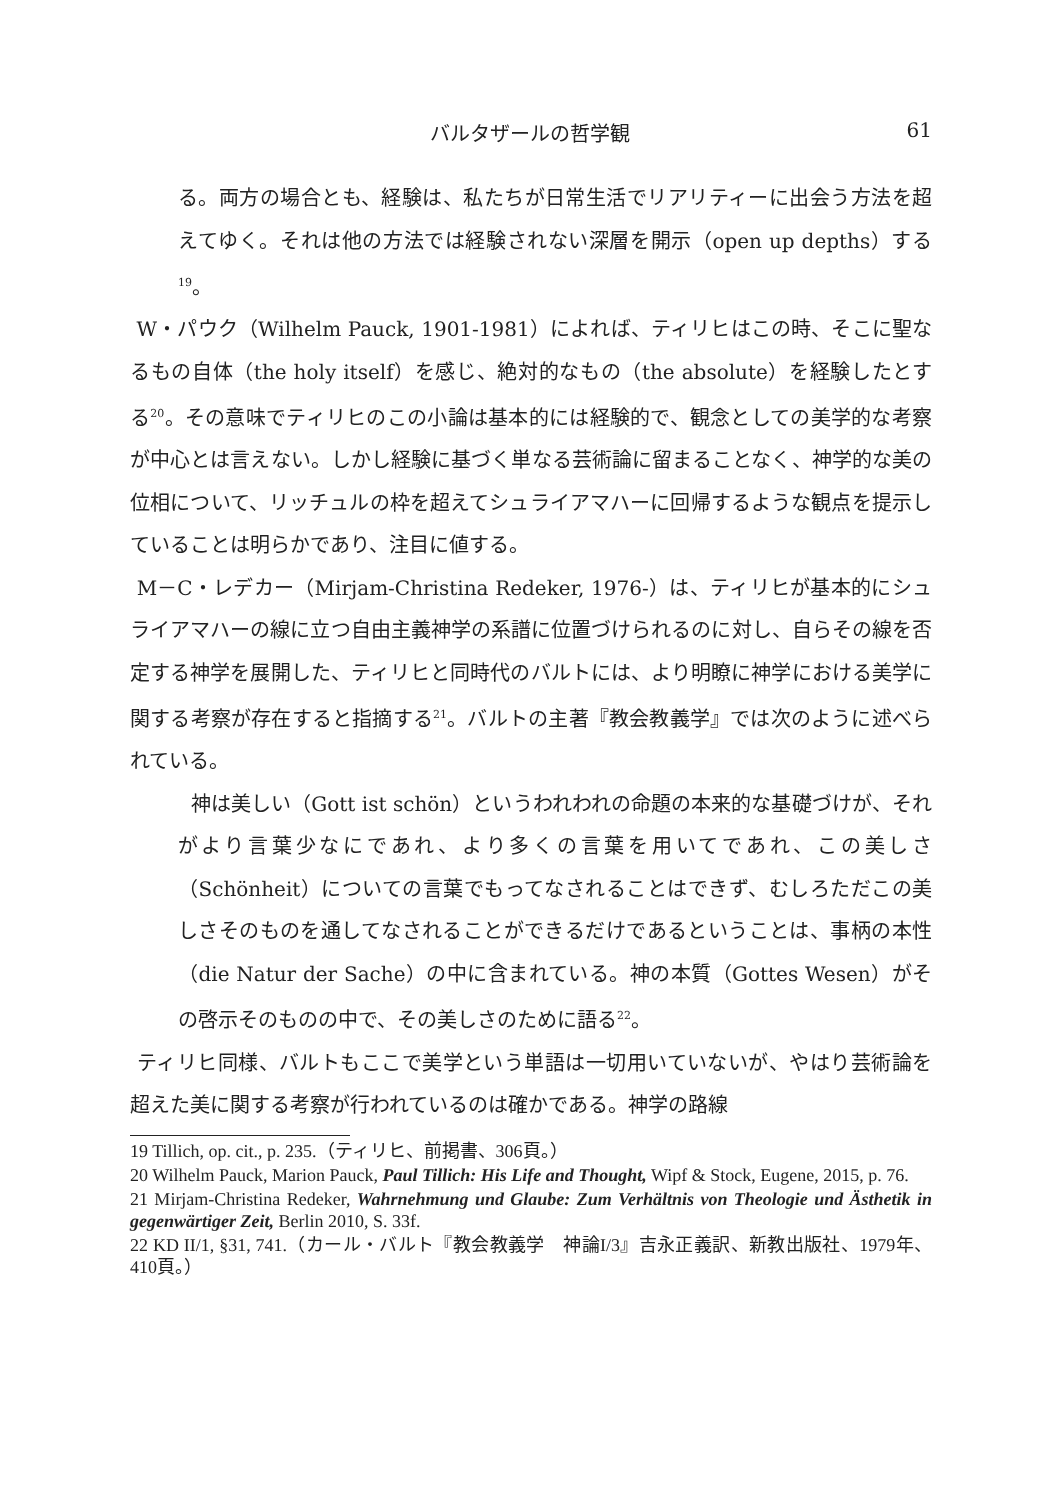バルタザールの哲学観 61
る。両方の場合とも、経験は、私たちが日常生活でリアリティーに出会う方法を超えてゆく。それは他の方法では経験されない深層を開示（open up depths）する<sup>19</sup>。
W・パウク（Wilhelm Pauck, 1901-1981）によれば、ティリヒはこの時、そこに聖なるもの自体（the holy itself）を感じ、絶対的なもの（the absolute）を経験したとする<sup>20</sup>。その意味でティリヒのこの小論は基本的には経験的で、観念としての美学的な考察が中心とは言えない。しかし経験に基づく単なる芸術論に留まることなく、神学的な美の位相について、リッチュルの枠を超えてシュライアマハーに回帰するような観点を提示していることは明らかであり、注目に値する。
M－C・レデカー（Mirjam-Christina Redeker, 1976-）は、ティリヒが基本的にシュライアマハーの線に立つ自由主義神学の系譜に位置づけられるのに対し、自らその線を否定する神学を展開した、ティリヒと同時代のバルトには、より明瞭に神学における美学に関する考察が存在すると指摘する<sup>21</sup>。バルトの主著『教会教義学』では次のように述べられている。
神は美しい（Gott ist schön）というわれわれの命題の本来的な基礎づけが、それがより言葉少なにであれ、より多くの言葉を用いてであれ、この美しさ（Schönheit）についての言葉でもってなされることはできず、むしろただこの美しさそのものを通してなされることができるだけであるということは、事柄の本性（die Natur der Sache）の中に含まれている。神の本質（Gottes Wesen）がその啓示そのものの中で、その美しさのために語る<sup>22</sup>。
ティリヒ同様、バルトもここで美学という単語は一切用いていないが、やはり芸術論を超えた美に関する考察が行われているのは確かである。神学の路線
19 Tillich, op. cit., p. 235.（ティリヒ、前掲書、306頁。）
20 Wilhelm Pauck, Marion Pauck, Paul Tillich: His Life and Thought, Wipf & Stock, Eugene, 2015, p. 76.
21 Mirjam-Christina Redeker, Wahrnehmung und Glaube: Zum Verhältnis von Theologie und Ästhetik in gegenwärtiger Zeit, Berlin 2010, S. 33f.
22 KD II/1, §31, 741.（カール・バルト『教会教義学　神論I/3』吉永正義訳、新教出版社、1979年、410頁。）